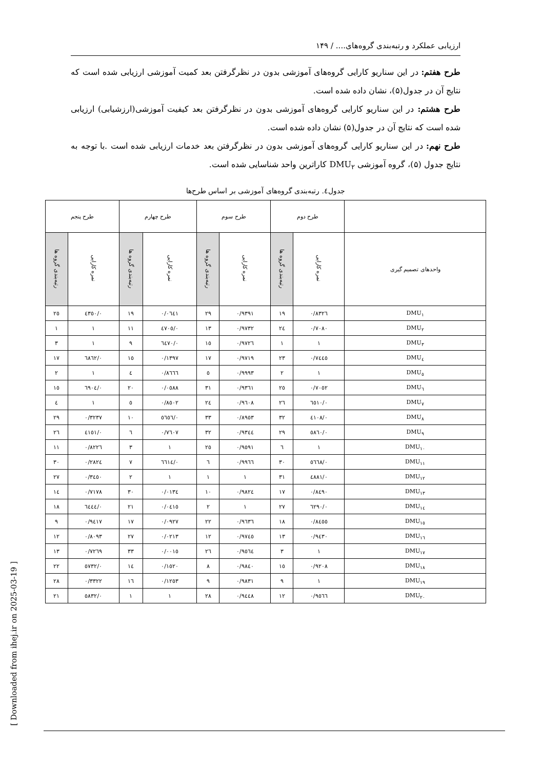ارزیابی عملکرد و رتبه‌بندی گروه‌های.... / ۱۴۹
طرح هفتم: در این سناریو کارایی گروه‌های آموزشی بدون در نظرگرفتن بعد کمیت آموزشی ارزیابی شده است که نتایج آن در جدول(۵)، نشان داده شده است.
طرح هشتم: در این سناریو کارایی گروه‌های آموزشی بدون در نظرگرفتن بعد کیفیت آموزشی(ارزشیابی) ارزیابی شده است که نتایج آن در جدول(۵) نشان داده شده است.
طرح نهم: در این سناریو کارایی گروه‌های آموزشی بدون در نظرگرفتن بعد خدمات ارزیابی شده است .با توجه به نتایج جدول (۵)، گروه آموزشی DMU<sub>۲</sub> کاراترین واحد شناسایی شده است.
جدول٤. رتبه‌بندی گروه‌های آموزشی بر اساس طرح‌ها
| | طرح دوم | | طرح سوم | | طرح چهارم | | طرح پنجم | |
| --- | --- | --- | --- | --- | --- | --- | --- | --- |
| واحدهای تصمیم گیری | نمره کارایی | رتبه‌بندی گروه ها | نمره کارایی | رتبه‌بندی گروه ها | نمره کارایی | رتبه‌بندی گروه ها | نمره کارایی | رتبه‌بندی گروه ها |
| DMU<sub>۱</sub> | ۰/۸۳۲٦ | ۱۹ | ۰/۹۳۹۱ | ۲۹ | ۰/۰٦٤۱ | ۱۹ | ۰/٤۳٥۰ | ۲٥ |
| DMU<sub>۲</sub> | ۰/۷۰۸۰ | ۲٤ | ۰/۹۷۳۲ | ۱۳ | ۰/٤۷۰٥ | ۱۱ | ۱ | ۱ |
| DMU<sub>۳</sub> | ۱ | ۱ | ۰/۹۷۲٦ | ۱٥ | ۰/٦٤۷۰ | ۹ | ۱ | ۳ |
| DMU<sub>٤</sub> | ۰/۷٤٤٥ | ۲۳ | ۰/۹۷۱۹ | ۱۷ | ۰/۱۳۹۷ | ۱٥ | ۰/٦۸٦۲ | ۱۷ |
| DMU<sub>٥</sub> | ۱ | ۲ | ۰/۹۹۹۳ | ٥ | ۰/۸٦٦٦ | ٤ | ۱ | ۲ |
| DMU<sub>٦</sub> | ۰/۷۰٥۲ | ۲٥ | ۰/۹۳٦۱ | ۳۱ | ۰/۰٥۸۸ | ۲۰ | ۰/٦۹۰٤ | ۱٥ |
| DMU<sub>۷</sub> | ۰/٦٥۱۰ | ۲٦ | ۰/۹٦۰۸ | ۲٤ | ۰/۸٥۰۲ | ٥ | ۱ | ٤ |
| DMU<sub>۸</sub> | ۰/٤۱۰۸ | ۳۲ | ۰/۸۹٥۳ | ۳۳ | ۰/٥٦٥٦ | ۱۰ | ۰/۳۲۳۷ | ۲۹ |
| DMU<sub>۹</sub> | ۰/٥۸٦۰ | ۲۹ | ۰/۹۳٤٤ | ۳۲ | ۰/۷٦۰۷ | ٦ | ۰/٤۱٥۱ | ۲٦ |
| DMU<sub>۱۰</sub> | ۱ | ٦ | ۰/۹٥۹۱ | ۲٥ | ۱ | ۳ | ۰/۸۲۲٦ | ۱۱ |
| DMU<sub>۱۱</sub> | ۰/٥٦٦۸ | ۳۰ | ۰/۹۹٦٦ | ٦ | ۰/٦٦۱٤ | ۷ | ۰/۲۸۲٤ | ۳۰ |
| DMU<sub>۱۲</sub> | ۰/٤۸۸۱ | ۳۱ | ۱ | ۱ | ۱ | ۲ | ۰/۳٤٥۰ | ۲۷ |
| DMU<sub>۱۳</sub> | ۰/۸٤۹۰ | ۱۷ | ۰/۹۸۲٤ | ۱۰ | ۰/۰۱۳٤ | ۳۰ | ۰/۷۱۷۸ | ۱٤ |
| DMU<sub>۱٤</sub> | ۰/٦۲۹۰ | ۲۷ | ۱ | ۲ | ۰/۰٤۱٥ | ۲۱ | ۰/٦٤٤٤ | ۱۸ |
| DMU<sub>۱٥</sub> | ۰/۸٤٥٥ | ۱۸ | ۰/۹٦۳٦ | ۲۲ | ۰/۰۹۲۷ | ۱۷ | ۰/۹٤۱۷ | ۹ |
| DMU<sub>۱٦</sub> | ۰/۹٤۳۰ | ۱۳ | ۰/۹۷٤٥ | ۱۲ | ۰/۰۲۱۳ | ۲۷ | ۰/۸۰۹۳ | ۱۲ |
| DMU<sub>۱۷</sub> | ۱ | ۳ | ۰/۹٥٦٤ | ۲٦ | ۰/۰۰۱٥ | ۳۳ | ۰/۷۲٦۹ | ۱۳ |
| DMU<sub>۱۸</sub> | ۰/۹۲۰۸ | ۱٥ | ۰/۹۸٤۰ | ۸ | ۰/۱٥۲۰ | ۱٤ | ۰/٥۷۳۲ | ۲۲ |
| DMU<sub>۱۹</sub> | ۱ | ۹ | ۰/۹۸۳۱ | ۹ | ۰/۱۲٥۳ | ۱٦ | ۰/۳۳۲۲ | ۲۸ |
| DMU<sub>۲۰</sub> | ۰/۹٥٦٦ | ۱۲ | ۰/۹٤٤۸ | ۲۸ | ۱ | ۱ | ۰/٥۸۳۲ | ۲۱ |
[ Downloaded from ihej.ir on 2025-03-19 ]